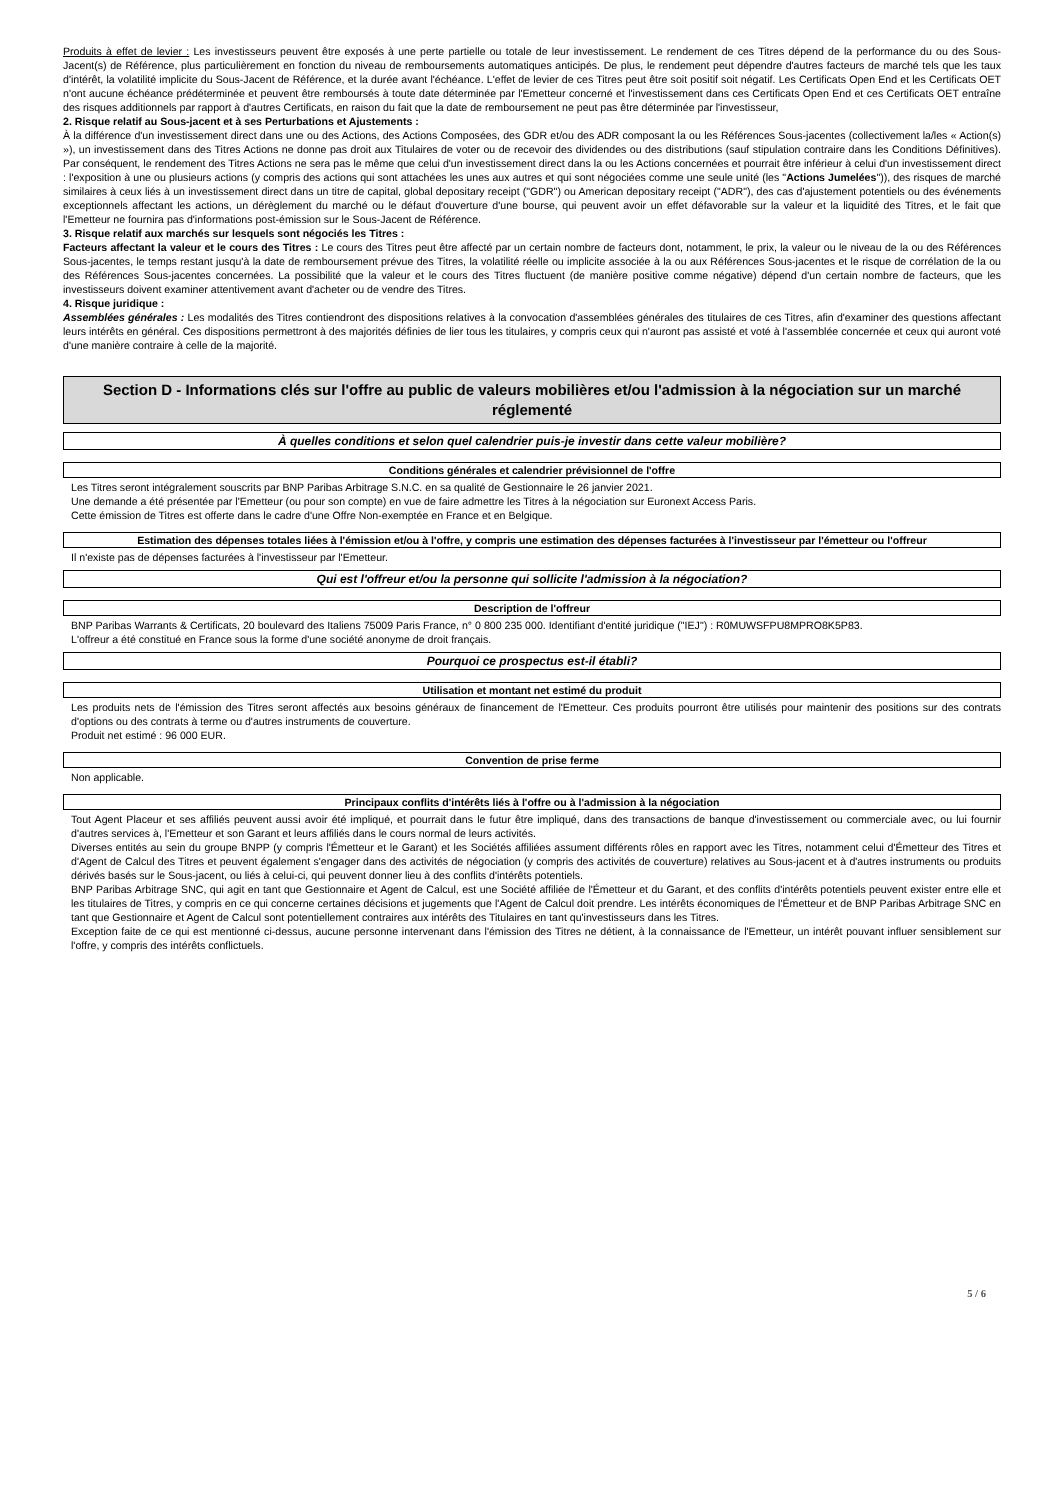Produits à effet de levier : Les investisseurs peuvent être exposés à une perte partielle ou totale de leur investissement. Le rendement de ces Titres dépend de la performance du ou des Sous-Jacent(s) de Référence, plus particulièrement en fonction du niveau de remboursements automatiques anticipés. De plus, le rendement peut dépendre d'autres facteurs de marché tels que les taux d'intérêt, la volatilité implicite du Sous-Jacent de Référence, et la durée avant l'échéance. L'effet de levier de ces Titres peut être soit positif soit négatif. Les Certificats Open End et les Certificats OET n'ont aucune échéance prédéterminée et peuvent être remboursés à toute date déterminée par l'Emetteur concerné et l'investissement dans ces Certificats Open End et ces Certificats OET entraîne des risques additionnels par rapport à d'autres Certificats, en raison du fait que la date de remboursement ne peut pas être déterminée par l'investisseur,
2. Risque relatif au Sous-jacent et à ses Perturbations et Ajustements :
À la différence d'un investissement direct dans une ou des Actions, des Actions Composées, des GDR et/ou des ADR composant la ou les Références Sous-jacentes (collectivement la/les « Action(s) »), un investissement dans des Titres Actions ne donne pas droit aux Titulaires de voter ou de recevoir des dividendes ou des distributions (sauf stipulation contraire dans les Conditions Définitives). Par conséquent, le rendement des Titres Actions ne sera pas le même que celui d'un investissement direct dans la ou les Actions concernées et pourrait être inférieur à celui d'un investissement direct : l'exposition à une ou plusieurs actions (y compris des actions qui sont attachées les unes aux autres et qui sont négociées comme une seule unité (les "Actions Jumelées")), des risques de marché similaires à ceux liés à un investissement direct dans un titre de capital, global depositary receipt ("GDR") ou American depositary receipt ("ADR"), des cas d'ajustement potentiels ou des événements exceptionnels affectant les actions, un dérèglement du marché ou le défaut d'ouverture d'une bourse, qui peuvent avoir un effet défavorable sur la valeur et la liquidité des Titres, et le fait que l'Emetteur ne fournira pas d'informations post-émission sur le Sous-Jacent de Référence.
3. Risque relatif aux marchés sur lesquels sont négociés les Titres :
Facteurs affectant la valeur et le cours des Titres : Le cours des Titres peut être affecté par un certain nombre de facteurs dont, notamment, le prix, la valeur ou le niveau de la ou des Références Sous-jacentes, le temps restant jusqu'à la date de remboursement prévue des Titres, la volatilité réelle ou implicite associée à la ou aux Références Sous-jacentes et le risque de corrélation de la ou des Références Sous-jacentes concernées. La possibilité que la valeur et le cours des Titres fluctuent (de manière positive comme négative) dépend d'un certain nombre de facteurs, que les investisseurs doivent examiner attentivement avant d'acheter ou de vendre des Titres.
4. Risque juridique :
Assemblées générales : Les modalités des Titres contiendront des dispositions relatives à la convocation d'assemblées générales des titulaires de ces Titres, afin d'examiner des questions affectant leurs intérêts en général. Ces dispositions permettront à des majorités définies de lier tous les titulaires, y compris ceux qui n'auront pas assisté et voté à l'assemblée concernée et ceux qui auront voté d'une manière contraire à celle de la majorité.
Section D - Informations clés sur l'offre au public de valeurs mobilières et/ou l'admission à la négociation sur un marché réglementé
À quelles conditions et selon quel calendrier puis-je investir dans cette valeur mobilière?
Conditions générales et calendrier prévisionnel de l'offre
Les Titres seront intégralement souscrits par BNP Paribas Arbitrage S.N.C. en sa qualité de Gestionnaire le 26 janvier 2021.
Une demande a été présentée par l'Emetteur (ou pour son compte) en vue de faire admettre les Titres à la négociation sur Euronext Access Paris.
Cette émission de Titres est offerte dans le cadre d'une Offre Non-exemptée en France et en Belgique.
Estimation des dépenses totales liées à l'émission et/ou à l'offre, y compris une estimation des dépenses facturées à l'investisseur par l'émetteur ou l'offreur
Il n'existe pas de dépenses facturées à l'investisseur par l'Emetteur.
Qui est l'offreur et/ou la personne qui sollicite l'admission à la négociation?
Description de l'offreur
BNP Paribas Warrants & Certificats, 20 boulevard des Italiens 75009 Paris France, n° 0 800 235 000. Identifiant d'entité juridique ("IEJ") : R0MUWSFPU8MPRO8K5P83.
L'offreur a été constitué en France sous la forme d'une société anonyme de droit français.
Pourquoi ce prospectus est-il établi?
Utilisation et montant net estimé du produit
Les produits nets de l'émission des Titres seront affectés aux besoins généraux de financement de l'Emetteur. Ces produits pourront être utilisés pour maintenir des positions sur des contrats d'options ou des contrats à terme ou d'autres instruments de couverture.
Produit net estimé : 96 000 EUR.
Convention de prise ferme
Non applicable.
Principaux conflits d'intérêts liés à l'offre ou à l'admission à la négociation
Tout Agent Placeur et ses affiliés peuvent aussi avoir été impliqué, et pourrait dans le futur être impliqué, dans des transactions de banque d'investissement ou commerciale avec, ou lui fournir d'autres services à, l'Emetteur et son Garant et leurs affiliés dans le cours normal de leurs activités.
Diverses entités au sein du groupe BNPP (y compris l'Émetteur et le Garant) et les Sociétés affiliées assument différents rôles en rapport avec les Titres, notamment celui d'Émetteur des Titres et d'Agent de Calcul des Titres et peuvent également s'engager dans des activités de négociation (y compris des activités de couverture) relatives au Sous-jacent et à d'autres instruments ou produits dérivés basés sur le Sous-jacent, ou liés à celui-ci, qui peuvent donner lieu à des conflits d'intérêts potentiels.
BNP Paribas Arbitrage SNC, qui agit en tant que Gestionnaire et Agent de Calcul, est une Société affiliée de l'Émetteur et du Garant, et des conflits d'intérêts potentiels peuvent exister entre elle et les titulaires de Titres, y compris en ce qui concerne certaines décisions et jugements que l'Agent de Calcul doit prendre. Les intérêts économiques de l'Émetteur et de BNP Paribas Arbitrage SNC en tant que Gestionnaire et Agent de Calcul sont potentiellement contraires aux intérêts des Titulaires en tant qu'investisseurs dans les Titres.
Exception faite de ce qui est mentionné ci-dessus, aucune personne intervenant dans l'émission des Titres ne détient, à la connaissance de l'Emetteur, un intérêt pouvant influer sensiblement sur l'offre, y compris des intérêts conflictuels.
5 / 6